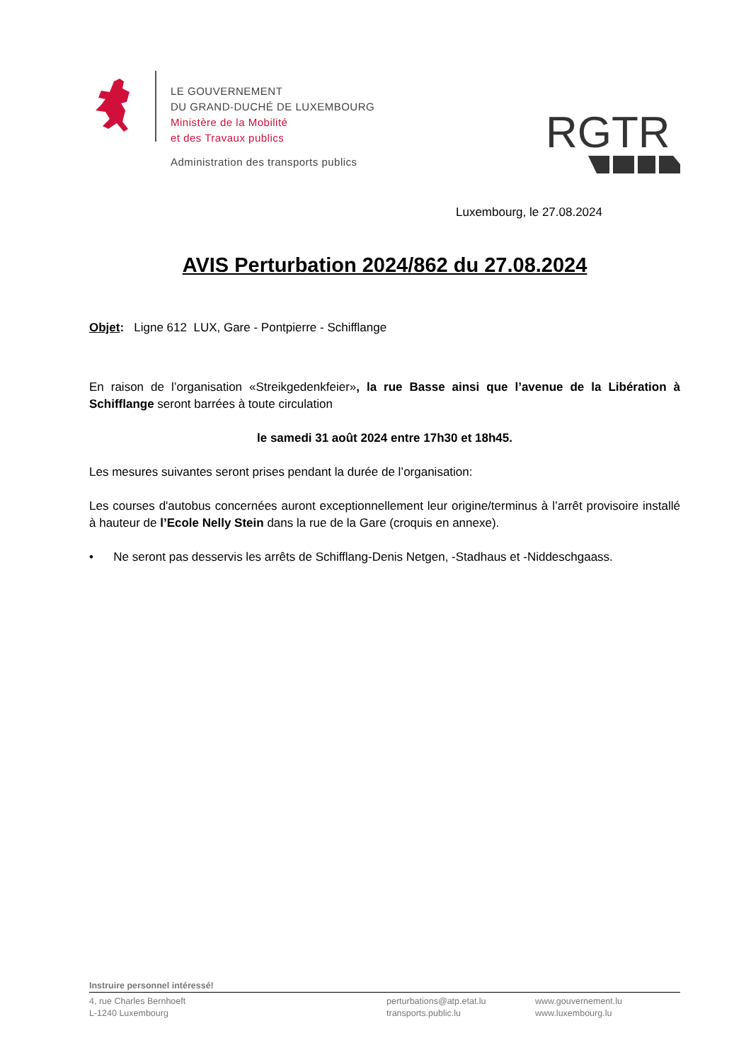LE GOUVERNEMENT
DU GRAND-DUCHÉ DE LUXEMBOURG
Ministère de la Mobilité
et des Travaux publics
Administration des transports publics
RGTR
Luxembourg, le 27.08.2024
AVIS Perturbation 2024/862 du 27.08.2024
Objet: Ligne 612 LUX, Gare - Pontpierre - Schifflange
En raison de l’organisation «Streikgedenkfeier», la rue Basse ainsi que l’avenue de la Libération à Schifflange seront barrées à toute circulation
le samedi 31 août 2024 entre 17h30 et 18h45.
Les mesures suivantes seront prises pendant la durée de l’organisation:
Les courses d'autobus concernées auront exceptionnellement leur origine/terminus à l’arrêt provisoire installé à hauteur de l’Ecole Nelly Stein dans la rue de la Gare (croquis en annexe).
• Ne seront pas desservis les arrêts de Schifflang-Denis Netgen, -Stadhaus et -Niddeschgaass.
Instruire personnel intéressé!
4, rue Charles Bernhoeft
L-1240 Luxembourg
perturbations@atp.etat.lu
transports.public.lu
www.gouvernement.lu
www.luxembourg.lu